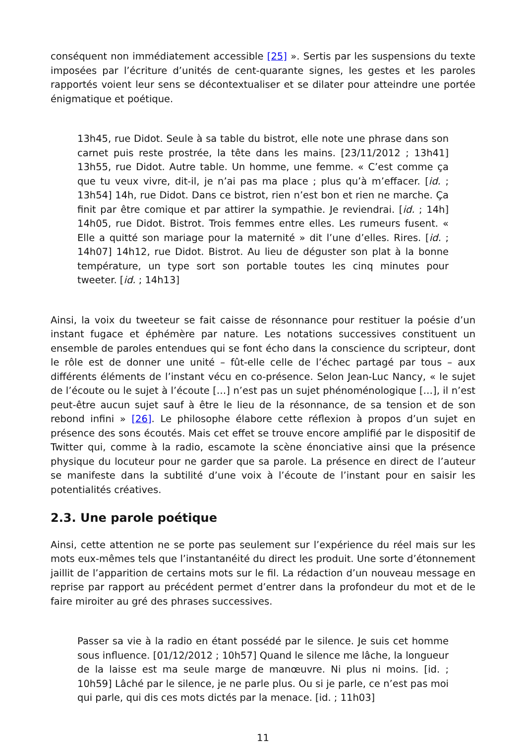conséquent non immédiatement accessible [25] ». Sertis par les suspensions du texte imposées par l’écriture d’unités de cent-quarante signes, les gestes et les paroles rapportés voient leur sens se décontextualiser et se dilater pour atteindre une portée énigmatique et poétique.
13h45, rue Didot. Seule à sa table du bistrot, elle note une phrase dans son carnet puis reste prostrée, la tête dans les mains. [23/11/2012 ; 13h41] 13h55, rue Didot. Autre table. Un homme, une femme. « C’est comme ça que tu veux vivre, dit-il, je n’ai pas ma place ; plus qu’à m’effacer. [id. ; 13h54] 14h, rue Didot. Dans ce bistrot, rien n’est bon et rien ne marche. Ça finit par être comique et par attirer la sympathie. Je reviendrai. [id. ; 14h] 14h05, rue Didot. Bistrot. Trois femmes entre elles. Les rumeurs fusent. « Elle a quitté son mariage pour la maternité » dit l’une d’elles. Rires. [id. ; 14h07] 14h12, rue Didot. Bistrot. Au lieu de déguster son plat à la bonne température, un type sort son portable toutes les cinq minutes pour tweeter. [id. ; 14h13]
Ainsi, la voix du tweeteur se fait caisse de résonnance pour restituer la poésie d’un instant fugace et éphémère par nature. Les notations successives constituent un ensemble de paroles entendues qui se font écho dans la conscience du scripteur, dont le rôle est de donner une unité – fût-elle celle de l’échec partagé par tous – aux différents éléments de l’instant vécu en co-présence. Selon Jean-Luc Nancy, « le sujet de l’écoute ou le sujet à l’écoute […] n’est pas un sujet phénoménologique […], il n’est peut-être aucun sujet sauf à être le lieu de la résonnance, de sa tension et de son rebond infini » [26]. Le philosophe élabore cette réflexion à propos d’un sujet en présence des sons écoutés. Mais cet effet se trouve encore amplifié par le dispositif de Twitter qui, comme à la radio, escamote la scène énonciative ainsi que la présence physique du locuteur pour ne garder que sa parole. La présence en direct de l’auteur se manifeste dans la subtilité d’une voix à l’écoute de l’instant pour en saisir les potentialités créatives.
2.3. Une parole poétique
Ainsi, cette attention ne se porte pas seulement sur l’expérience du réel mais sur les mots eux-mêmes tels que l’instantanéité du direct les produit. Une sorte d’étonnement jaillit de l’apparition de certains mots sur le fil. La rédaction d’un nouveau message en reprise par rapport au précédent permet d’entrer dans la profondeur du mot et de le faire miroiter au gré des phrases successives.
Passer sa vie à la radio en étant possédé par le silence. Je suis cet homme sous influence. [01/12/2012 ; 10h57] Quand le silence me lâche, la longueur de la laisse est ma seule marge de manœuvre. Ni plus ni moins. [id. ; 10h59] Lâché par le silence, je ne parle plus. Ou si je parle, ce n’est pas moi qui parle, qui dis ces mots dictés par la menace. [id. ; 11h03]
11